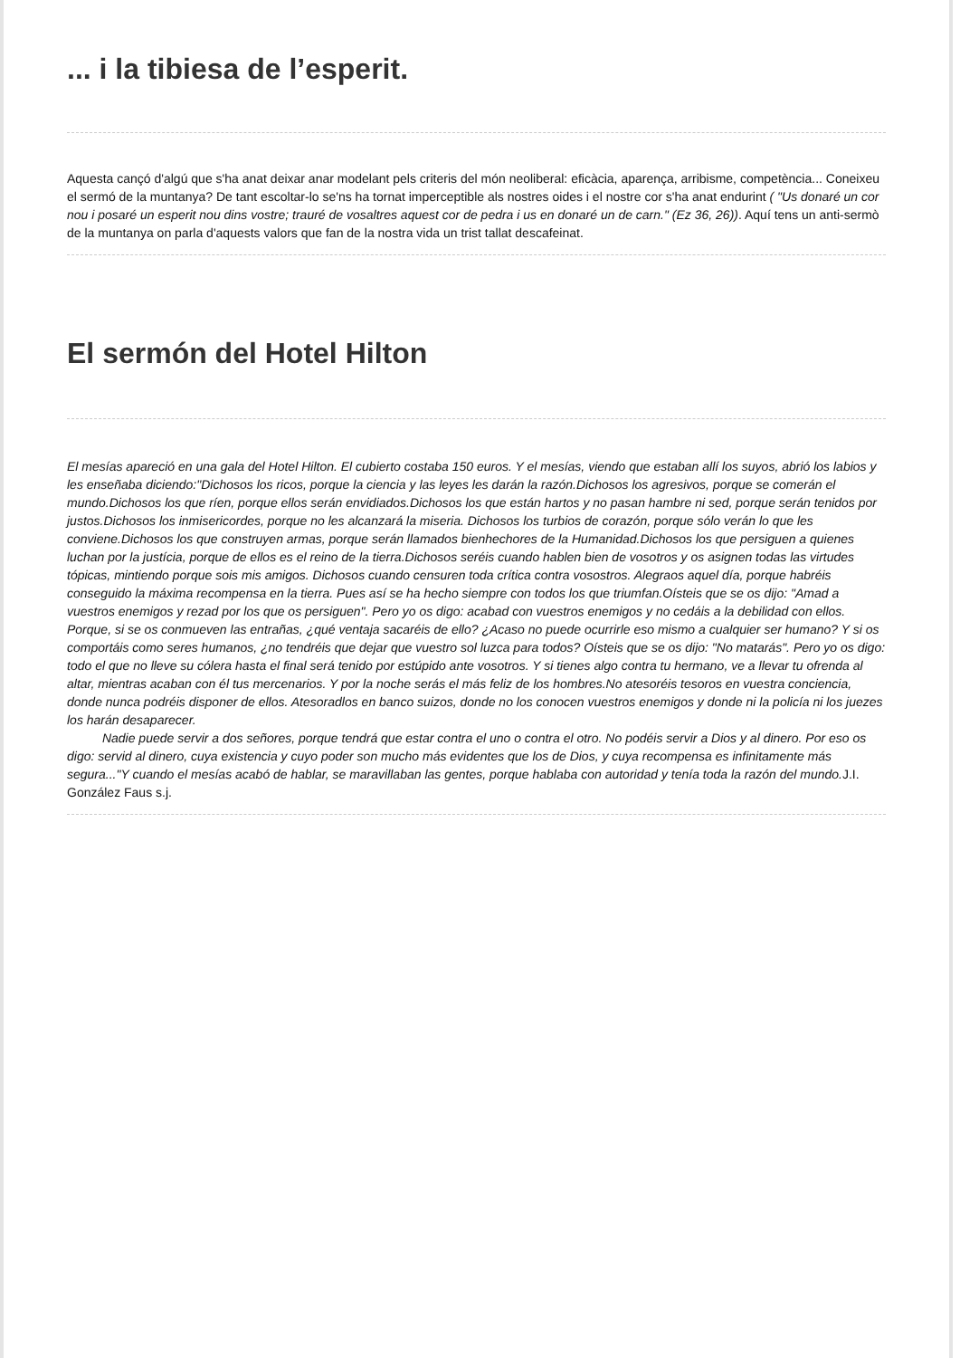... i la tibiesa de l’esperit.
Aquesta cançó d'algú que s'ha anat deixar anar modelant pels criteris del món neoliberal: eficàcia, aparença, arribisme, competència... Coneixeu el sermó de la muntanya? De tant escoltar-lo se'ns ha tornat imperceptible als nostres oides i el nostre cor s'ha anat endurint ( "Us donaré un cor nou i posaré un esperit nou dins vostre; trauré de vosaltres aquest cor de pedra i us en donaré un de carn." (Ez 36, 26)). Aquí tens un anti-sermò de la muntanya on parla d'aquests valors que fan de la nostra vida un trist tallat descafeinat.
El sermón del Hotel Hilton
El mesías apareció en una gala del Hotel Hilton. El cubierto costaba 150 euros. Y el mesías, viendo que estaban allí los suyos, abrió los labios y les enseñaba diciendo:"Dichosos los ricos, porque la ciencia y las leyes les darán la razón.Dichosos los agresivos, porque se comerán el mundo.Dichosos los que ríen, porque ellos serán envidiados.Dichosos los que están hartos y no pasan hambre ni sed, porque serán tenidos por justos.Dichosos los inmisericordes, porque no les alcanzará la miseria. Dichosos los turbios de corazón, porque sólo verán lo que les conviene.Dichosos los que construyen armas, porque serán llamados bienhechores de la Humanidad.Dichosos los que persiguen a quienes luchan por la justícia, porque de ellos es el reino de la tierra.Dichosos seréis cuando hablen bien de vosotros y os asignen todas las virtudes tópicas, mintiendo porque sois mis amigos. Dichosos cuando censuren toda crítica contra vosostros. Alegraos aquel día, porque habréis conseguido la máxima recompensa en la tierra. Pues así se ha hecho siempre con todos los que triumfan.Oísteis que se os dijo: "Amad a vuestros enemigos y rezad por los que os persiguen". Pero yo os digo: acabad con vuestros enemigos y no cedáis a la debilidad con ellos. Porque, si se os conmueven las entrañas, ¿qué ventaja sacaréis de ello? ¿Acaso no puede ocurrirle eso mismo a cualquier ser humano? Y si os comportáis como seres humanos, ¿no tendréis que dejar que vuestro sol luzca para todos? Oísteis que se os dijo: "No matarás". Pero yo os digo: todo el que no lleve su cólera hasta el final será tenido por estúpido ante vosotros. Y si tienes algo contra tu hermano, ve a llevar tu ofrenda al altar, mientras acaban con él tus mercenarios. Y por la noche serás el más feliz de los hombres.No atesoréis tesoros en vuestra conciencia, donde nunca podréis disponer de ellos. Atesoradlos en banco suizos, donde no los conocen vuestros enemigos y donde ni la policía ni los juezes los harán desaparecer.
Nadie puede servir a dos señores, porque tendrá que estar contra el uno o contra el otro. No podéis servir a Dios y al dinero. Por eso os digo: servid al dinero, cuya existencia y cuyo poder son mucho más evidentes que los de Dios, y cuya recompensa es infinitamente más segura..."Y cuando el mesías acabó de hablar, se maravillaban las gentes, porque hablaba con autoridad y tenía toda la razón del mundo. J.I. González Faus s.j.